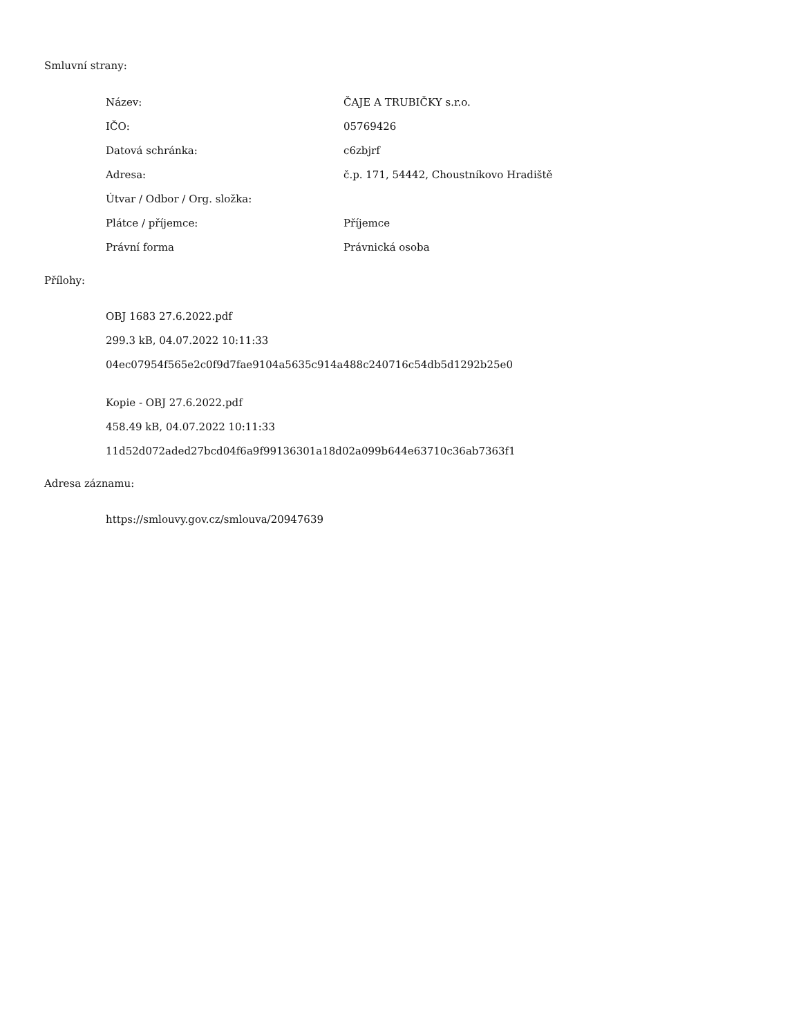Smluvní strany:
| Název: | ČAJE A TRUBIČKY s.r.o. |
| IČO: | 05769426 |
| Datová schránka: | c6zbjrf |
| Adresa: | č.p. 171, 54442, Choustníkovo Hradiště |
| Útvar / Odbor / Org. složka: | |
| Plátce / příjemce: | Příjemce |
| Právní forma | Právnická osoba |
Přílohy:
OBJ 1683 27.6.2022.pdf
299.3 kB, 04.07.2022 10:11:33
04ec07954f565e2c0f9d7fae9104a5635c914a488c240716c54db5d1292b25e0
Kopie - OBJ 27.6.2022.pdf
458.49 kB, 04.07.2022 10:11:33
11d52d072aded27bcd04f6a9f99136301a18d02a099b644e63710c36ab7363f1
Adresa záznamu:
https://smlouvy.gov.cz/smlouva/20947639